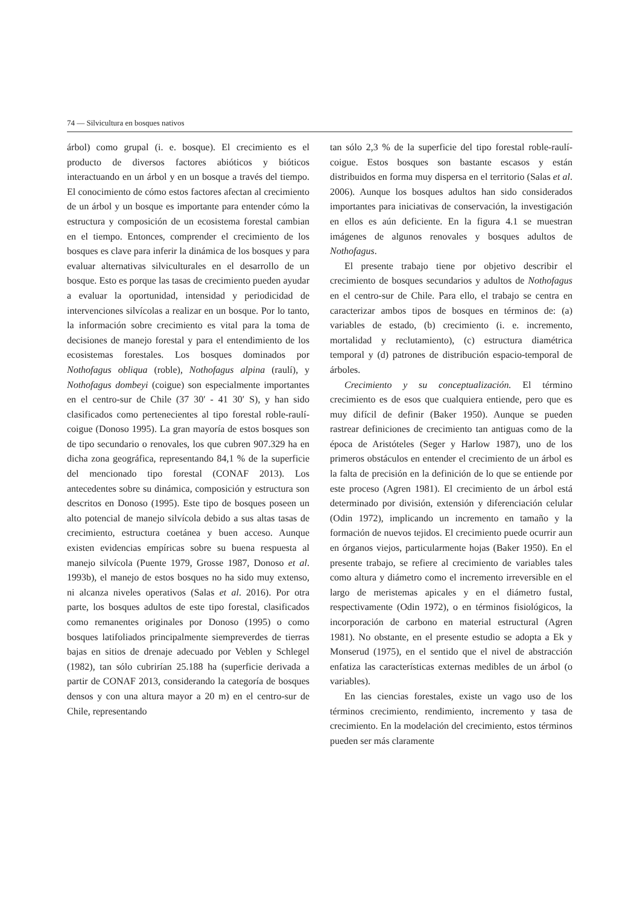74 — Silvicultura en bosques nativos
árbol) como grupal (i. e. bosque). El crecimiento es el producto de diversos factores abióticos y bióticos interactuando en un árbol y en un bosque a través del tiempo. El conocimiento de cómo estos factores afectan al crecimiento de un árbol y un bosque es importante para entender cómo la estructura y composición de un ecosistema forestal cambian en el tiempo. Entonces, comprender el crecimiento de los bosques es clave para inferir la dinámica de los bosques y para evaluar alternativas silviculturales en el desarrollo de un bosque. Esto es porque las tasas de crecimiento pueden ayudar a evaluar la oportunidad, intensidad y periodicidad de intervenciones silvícolas a realizar en un bosque. Por lo tanto, la información sobre crecimiento es vital para la toma de decisiones de manejo forestal y para el entendimiento de los ecosistemas forestales. Los bosques dominados por Nothofagus obliqua (roble), Nothofagus alpina (raulí), y Nothofagus dombeyi (coigue) son especialmente importantes en el centro-sur de Chile (37 30′ - 41 30′ S), y han sido clasificados como pertenecientes al tipo forestal roble-raulí-coigue (Donoso 1995). La gran mayoría de estos bosques son de tipo secundario o renovales, los que cubren 907.329 ha en dicha zona geográfica, representando 84,1 % de la superficie del mencionado tipo forestal (CONAF 2013). Los antecedentes sobre su dinámica, composición y estructura son descritos en Donoso (1995). Este tipo de bosques poseen un alto potencial de manejo silvícola debido a sus altas tasas de crecimiento, estructura coetánea y buen acceso. Aunque existen evidencias empíricas sobre su buena respuesta al manejo silvícola (Puente 1979, Grosse 1987, Donoso et al. 1993b), el manejo de estos bosques no ha sido muy extenso, ni alcanza niveles operativos (Salas et al. 2016). Por otra parte, los bosques adultos de este tipo forestal, clasificados como remanentes originales por Donoso (1995) o como bosques latifoliados principalmente siempreverdes de tierras bajas en sitios de drenaje adecuado por Veblen y Schlegel (1982), tan sólo cubrirían 25.188 ha (superficie derivada a partir de CONAF 2013, considerando la categoría de bosques densos y con una altura mayor a 20 m) en el centro-sur de Chile, representando
tan sólo 2,3 % de la superficie del tipo forestal roble-raulí-coigue. Estos bosques son bastante escasos y están distribuidos en forma muy dispersa en el territorio (Salas et al. 2006). Aunque los bosques adultos han sido considerados importantes para iniciativas de conservación, la investigación en ellos es aún deficiente. En la figura 4.1 se muestran imágenes de algunos renovales y bosques adultos de Nothofagus.
El presente trabajo tiene por objetivo describir el crecimiento de bosques secundarios y adultos de Nothofagus en el centro-sur de Chile. Para ello, el trabajo se centra en caracterizar ambos tipos de bosques en términos de: (a) variables de estado, (b) crecimiento (i. e. incremento, mortalidad y reclutamiento), (c) estructura diamétrica temporal y (d) patrones de distribución espacio-temporal de árboles.
Crecimiento y su conceptualización. El término crecimiento es de esos que cualquiera entiende, pero que es muy difícil de definir (Baker 1950). Aunque se pueden rastrear definiciones de crecimiento tan antiguas como de la época de Aristóteles (Seger y Harlow 1987), uno de los primeros obstáculos en entender el crecimiento de un árbol es la falta de precisión en la definición de lo que se entiende por este proceso (Agren 1981). El crecimiento de un árbol está determinado por división, extensión y diferenciación celular (Odin 1972), implicando un incremento en tamaño y la formación de nuevos tejidos. El crecimiento puede ocurrir aun en órganos viejos, particularmente hojas (Baker 1950). En el presente trabajo, se refiere al crecimiento de variables tales como altura y diámetro como el incremento irreversible en el largo de meristemas apicales y en el diámetro fustal, respectivamente (Odin 1972), o en términos fisiológicos, la incorporación de carbono en material estructural (Agren 1981). No obstante, en el presente estudio se adopta a Ek y Monserud (1975), en el sentido que el nivel de abstracción enfatiza las características externas medibles de un árbol (o variables).
En las ciencias forestales, existe un vago uso de los términos crecimiento, rendimiento, incremento y tasa de crecimiento. En la modelación del crecimiento, estos términos pueden ser más claramente